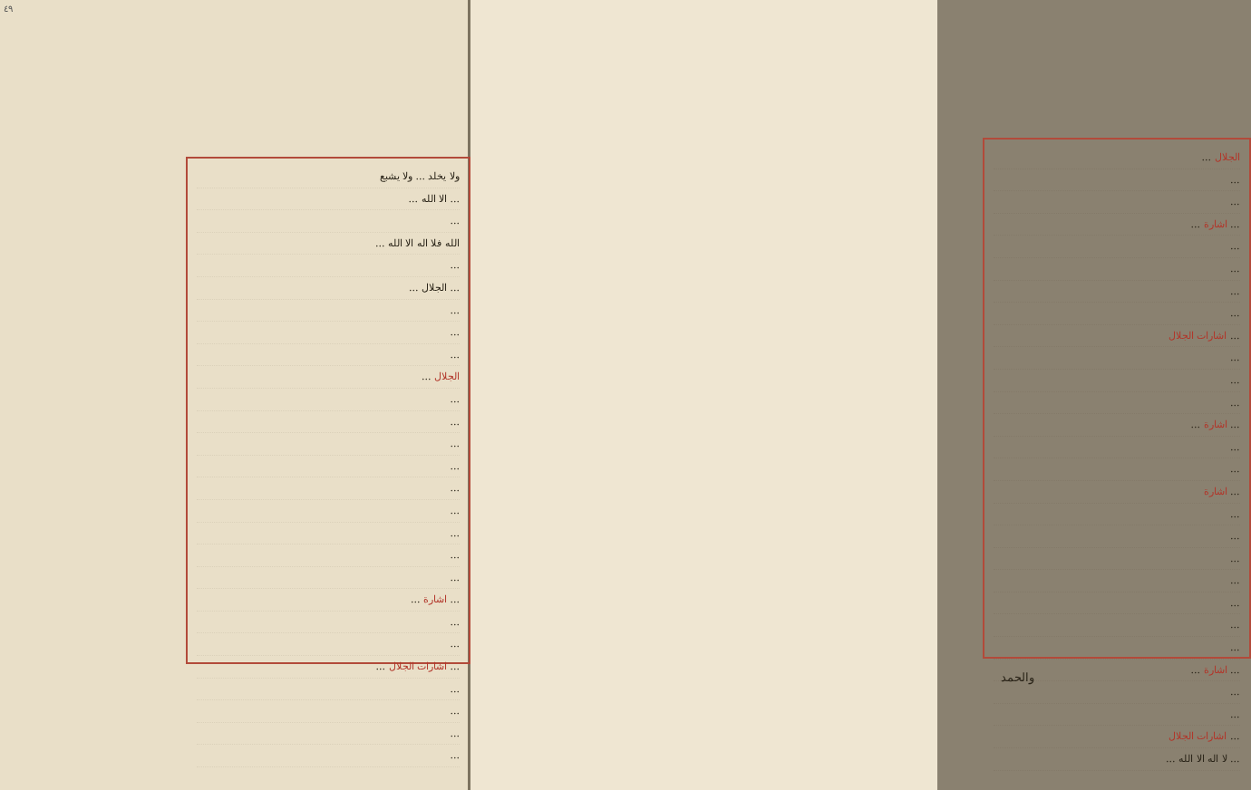٤٩
ولا يخلد ... ولا يشبع
... الا الله ...
...
الله فلا اله الا الله ...
...
... الجلال ...
...
...
...
الجلال ...
...
...
...
...
...
...
...
...
...
... اشارة ...
...
...
... اشارات الجلال ...
...
...
...
...
الجلال ...
...
...
... اشارة ...
...
...
...
...
... اشارات الجلال
...
...
...
... اشارة ...
...
...
... اشارة
...
...
...
...
...
...
...
... اشارة ...
...
...
... اشارات الجلال
... لا اله الا الله ...
والحمد